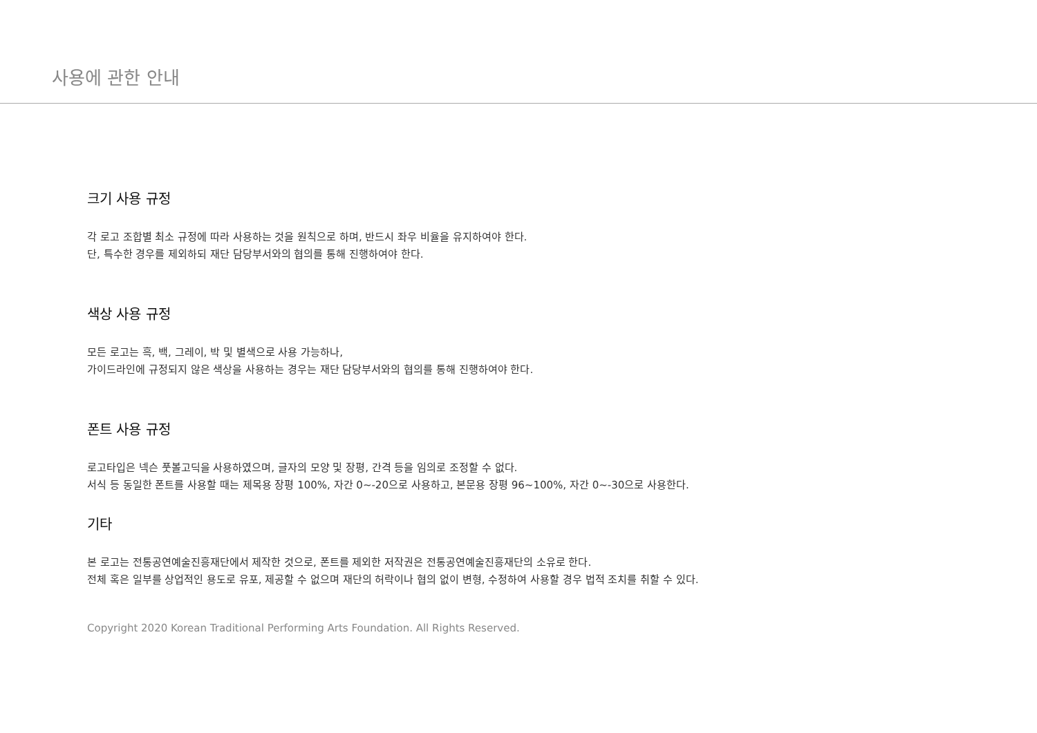사용에 관한 안내
크기 사용 규정
각 로고 조합별 최소 규정에 따라 사용하는 것을 원칙으로 하며, 반드시 좌우 비율을 유지하여야 한다.
단, 특수한 경우를 제외하되 재단 담당부서와의 협의를 통해 진행하여야 한다.
색상 사용 규정
모든 로고는 흑, 백, 그레이, 박 및 별색으로 사용 가능하나,
가이드라인에 규정되지 않은 색상을 사용하는 경우는 재단 담당부서와의 협의를 통해 진행하여야 한다.
폰트 사용 규정
로고타입은 넥슨 풋볼고딕을 사용하였으며, 글자의 모양 및 장평, 간격 등을 임의로 조정할 수 없다.
서식 등 동일한 폰트를 사용할 때는 제목용 장평 100%, 자간 0~-20으로 사용하고, 본문용 장평 96~100%, 자간 0~-30으로 사용한다.
기타
본 로고는 전통공연예술진흥재단에서 제작한 것으로, 폰트를 제외한 저작권은 전통공연예술진흥재단의 소유로 한다.
전체 혹은 일부를 상업적인 용도로 유포, 제공할 수 없으며 재단의 허락이나 협의 없이 변형, 수정하여 사용할 경우 법적 조치를 취할 수 있다.
Copyright 2020 Korean Traditional Performing Arts Foundation. All Rights Reserved.